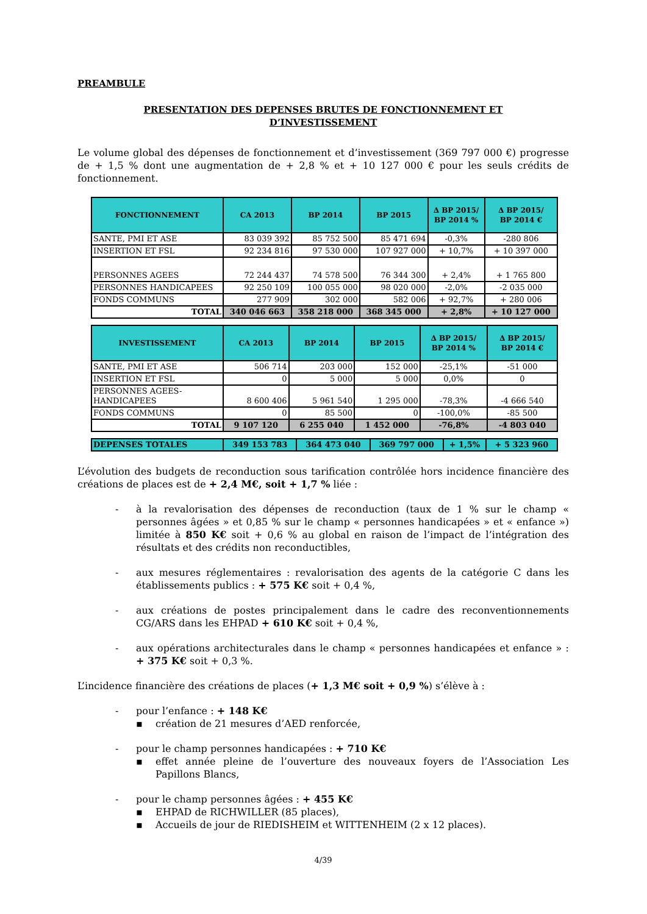PREAMBULE
PRESENTATION DES DEPENSES BRUTES DE FONCTIONNEMENT ET
D’INVESTISSEMENT
Le volume global des dépenses de fonctionnement et d’investissement (369 797 000 €) progresse de + 1,5 % dont une augmentation de + 2,8 % et + 10 127 000 € pour les seuls crédits de fonctionnement.
| FONCTIONNEMENT | CA 2013 | BP 2014 | BP 2015 | ∆ BP 2015/ BP 2014 % | ∆ BP 2015/ BP 2014 € |
| --- | --- | --- | --- | --- | --- |
| SANTE, PMI ET ASE | 83 039 392 | 85 752 500 | 85 471 694 | -0,3% | -280 806 |
| INSERTION ET FSL | 92 234 816 | 97 530 000 | 107 927 000 | + 10,7% | + 10 397 000 |
| PERSONNES AGEES | 72 244 437 | 74 578 500 | 76 344 300 | + 2,4% | + 1 765 800 |
| PERSONNES HANDICAPEES | 92 250 109 | 100 055 000 | 98 020 000 | -2,0% | -2 035 000 |
| FONDS COMMUNS | 277 909 | 302 000 | 582 006 | + 92,7% | + 280 006 |
| TOTAL | 340 046 663 | 358 218 000 | 368 345 000 | + 2,8% | + 10 127 000 |
| INVESTISSEMENT | CA 2013 | BP 2014 | BP 2015 | ∆ BP 2015/ BP 2014 % | ∆ BP 2015/ BP 2014 € |
| --- | --- | --- | --- | --- | --- |
| SANTE, PMI ET ASE | 506 714 | 203 000 | 152 000 | -25,1% | -51 000 |
| INSERTION ET FSL | 0 | 5 000 | 5 000 | 0,0% | 0 |
| PERSONNES AGEES- HANDICAPEES | 8 600 406 | 5 961 540 | 1 295 000 | -78,3% | -4 666 540 |
| FONDS COMMUNS | 0 | 85 500 | 0 | -100,0% | -85 500 |
| TOTAL | 9 107 120 | 6 255 040 | 1 452 000 | -76,8% | -4 803 040 |
| DEPENSES TOTALES | 349 153 783 | 364 473 040 | 369 797 000 | + 1,5% | + 5 323 960 |
L’évolution des budgets de reconduction sous tarification contrôlée hors incidence financière des créations de places est de + 2,4 M€, soit + 1,7 % liée :
- à la revalorisation des dépenses de reconduction (taux de 1 % sur le champ « personnes âgées » et 0,85 % sur le champ « personnes handicapées » et « enfance ») limitée à 850 K€ soit + 0,6 % au global en raison de l’impact de l’intégration des résultats et des crédits non reconductibles,
- aux mesures réglementaires : revalorisation des agents de la catégorie C dans les établissements publics : + 575 K€ soit + 0,4 %,
- aux créations de postes principalement dans le cadre des reconventionnements CG/ARS dans les EHPAD + 610 K€ soit + 0,4 %,
- aux opérations architecturales dans le champ « personnes handicapées et enfance » : + 375 K€ soit + 0,3 %.
L’incidence financière des créations de places (+ 1,3 M€ soit + 0,9 %) s’élève à :
- pour l’enfance : + 148 K€
▪ création de 21 mesures d’AED renforcée,
- pour le champ personnes handicapées : + 710 K€
▪ effet année pleine de l’ouverture des nouveaux foyers de l’Association Les Papillons Blancs,
- pour le champ personnes âgées : + 455 K€
▪ EHPAD de RICHWILLER (85 places),
▪ Accueils de jour de RIEDISHEIM et WITTENHEIM (2 x 12 places).
4/39